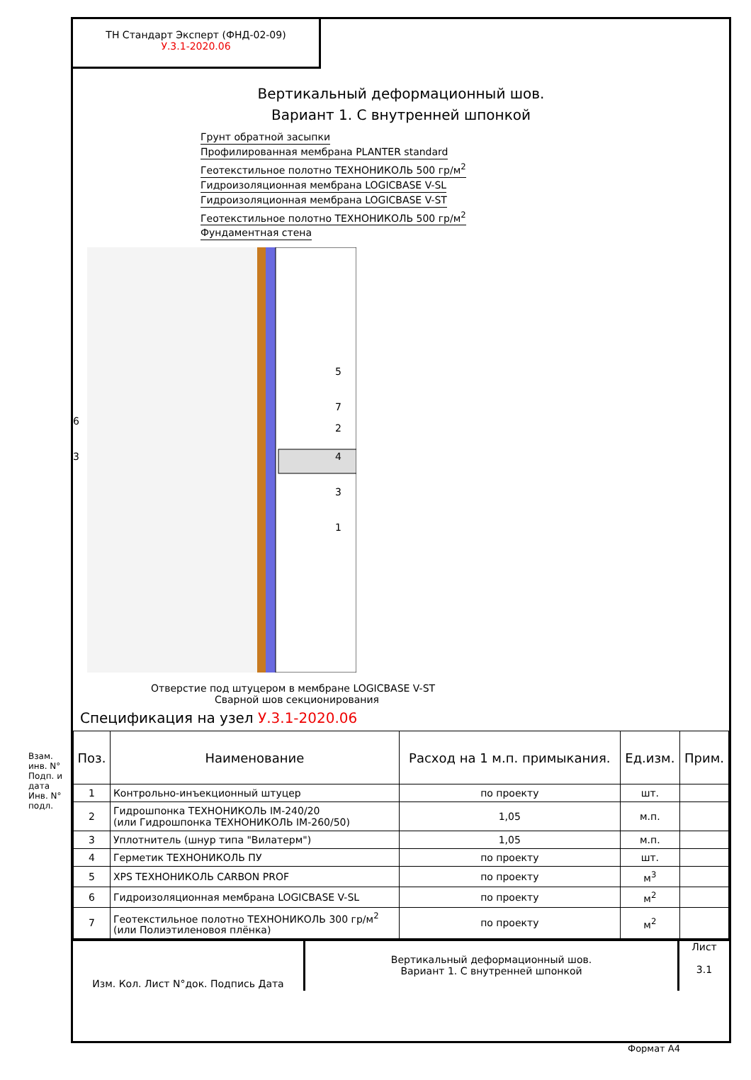ТН Стандарт Эксперт (ФНД-02-09)
У.3.1-2020.06
Вертикальный деформационный шов.
Вариант 1. С внутренней шпонкой
Грунт обратной засыпки
Профилированная мембрана PLANTER standard
Геотекстильное полотно ТЕХНОНИКОЛЬ 500 гр/м<sup>2</sup>
Гидроизоляционная мембрана LOGICBASE V-SL
Гидроизоляционная мембрана LOGICBASE V-ST
Геотекстильное полотно ТЕХНОНИКОЛЬ 500 гр/м<sup>2</sup>
Фундаментная стена
6
3
5
7
2
4
3
1
Отверстие под штуцером в мембране LOGICBASE V-ST
Сварной шов секционирования
Спецификация на узел У.3.1-2020.06
| Поз. | Наименование | Расход на 1 м.п. примыкания. | Ед.изм. | Прим. |
| --- | --- | --- | --- | --- |
| 1 | Контрольно-инъекционный штуцер | по проекту | шт. | |
| 2 | Гидрошпонка ТЕХНОНИКОЛЬ IM-240/20 (или Гидрошпонка ТЕХНОНИКОЛЬ IM-260/50) | 1,05 | м.п. | |
| 3 | Уплотнитель (шнур типа "Вилатерм") | 1,05 | м.п. | |
| 4 | Герметик ТЕХНОНИКОЛЬ ПУ | по проекту | шт. | |
| 5 | XPS ТЕХНОНИКОЛЬ CARBON PROF | по проекту | м<sup>3</sup> | |
| 6 | Гидроизоляционная мембрана LOGICBASE V-SL | по проекту | м<sup>2</sup> | |
| 7 | Геотекстильное полотно ТЕХНОНИКОЛЬ 300 гр/м<sup>2</sup> (или Полиэтиленовоя плёнка) | по проекту | м<sup>2</sup> | |
Изм. Кол. Лист N°док. Подпись Дата
Вертикальный деформационный шов.
Вариант 1. С внутренней шпонкой
Лист
3.1
Формат А4
Взам. инв. N° Подп. и дата Инв. N° подл.